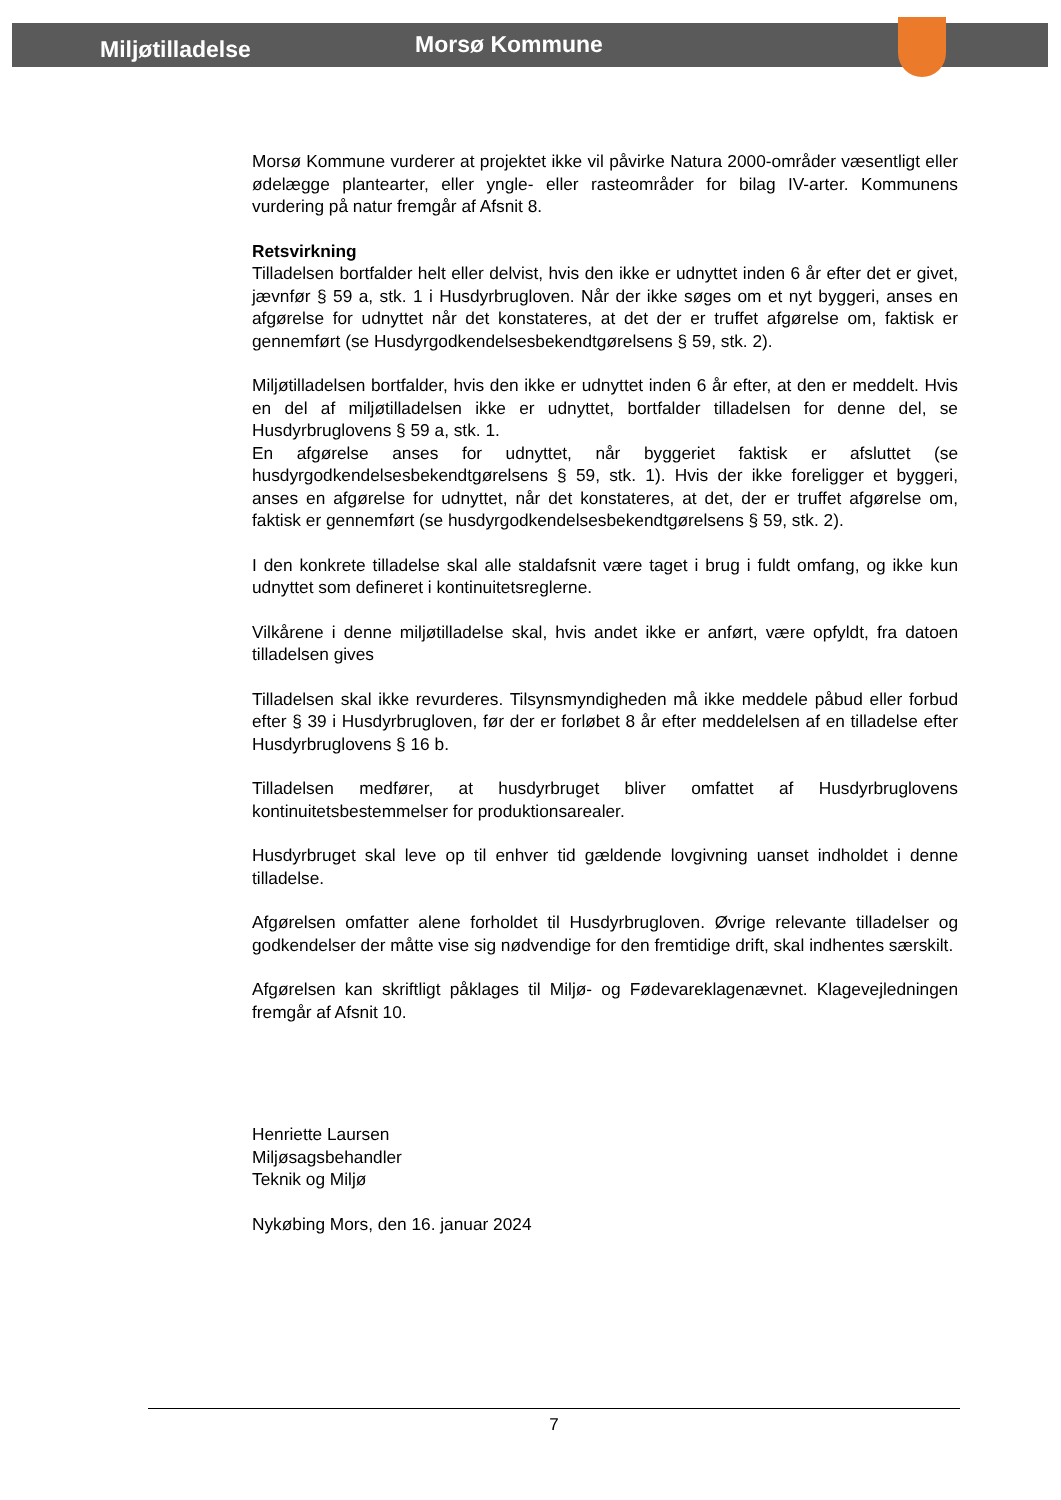Miljøtilladelse
Morsø Kommune
Morsø Kommune vurderer at projektet ikke vil påvirke Natura 2000-områder væsentligt eller ødelægge plantearter, eller yngle- eller rasteområder for bilag IV-arter. Kommunens vurdering på natur fremgår af Afsnit 8.
Retsvirkning
Tilladelsen bortfalder helt eller delvist, hvis den ikke er udnyttet inden 6 år efter det er givet, jævnfør § 59 a, stk. 1 i Husdyrbrugloven. Når der ikke søges om et nyt byggeri, anses en afgørelse for udnyttet når det konstateres, at det der er truffet afgørelse om, faktisk er gennemført (se Husdyrgodkendelsesbekendtgørelsens § 59, stk. 2).
Miljøtilladelsen bortfalder, hvis den ikke er udnyttet inden 6 år efter, at den er meddelt. Hvis en del af miljøtilladelsen ikke er udnyttet, bortfalder tilladelsen for denne del, se Husdyrbruglovens § 59 a, stk. 1.
En afgørelse anses for udnyttet, når byggeriet faktisk er afsluttet (se husdyrgodkendelsesbekendtgørelsens § 59, stk. 1). Hvis der ikke foreligger et byggeri, anses en afgørelse for udnyttet, når det konstateres, at det, der er truffet afgørelse om, faktisk er gennemført (se husdyrgodkendelsesbekendtgørelsens § 59, stk. 2).
I den konkrete tilladelse skal alle staldafsnit være taget i brug i fuldt omfang, og ikke kun udnyttet som defineret i kontinuitetsreglerne.
Vilkårene i denne miljøtilladelse skal, hvis andet ikke er anført, være opfyldt, fra datoen tilladelsen gives
Tilladelsen skal ikke revurderes. Tilsynsmyndigheden må ikke meddele påbud eller forbud efter § 39 i Husdyrbrugloven, før der er forløbet 8 år efter meddelelsen af en tilladelse efter Husdyrbruglovens § 16 b.
Tilladelsen medfører, at husdyrbruget bliver omfattet af Husdyrbruglovens kontinuitetsbestemmelser for produktionsarealer.
Husdyrbruget skal leve op til enhver tid gældende lovgivning uanset indholdet i denne tilladelse.
Afgørelsen omfatter alene forholdet til Husdyrbrugloven. Øvrige relevante tilladelser og godkendelser der måtte vise sig nødvendige for den fremtidige drift, skal indhentes særskilt.
Afgørelsen kan skriftligt påklages til Miljø- og Fødevareklagenævnet. Klagevejledningen fremgår af Afsnit 10.
Henriette Laursen
Miljøsagsbehandler
Teknik og Miljø
Nykøbing Mors, den 16. januar 2024
7